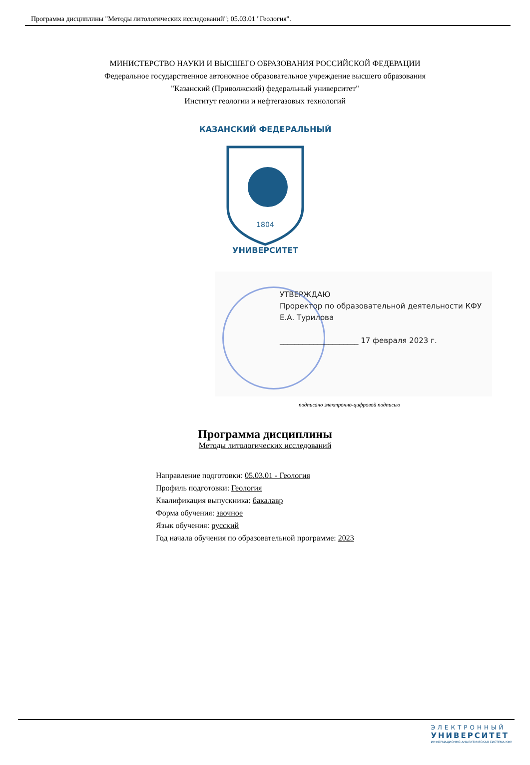Программа дисциплины "Методы литологических исследований"; 05.03.01 "Геология".
МИНИСТЕРСТВО НАУКИ И ВЫСШЕГО ОБРАЗОВАНИЯ РОССИЙСКОЙ ФЕДЕРАЦИИ
Федеральное государственное автономное образовательное учреждение высшего образования
"Казанский (Приволжский) федеральный университет"
Институт геологии и нефтегазовых технологий
1804
КАЗАНСКИЙ ФЕДЕРАЛЬНЫЙ
УНИВЕРСИТЕТ
УТВЕРЖДАЮ
Проректор по образовательной деятельности КФУ
Е.А. Турилова
_____________________ 17 февраля 2023 г.
подписано электронно-цифровой подписью
Программа дисциплины
Методы литологических исследований
Направление подготовки: 05.03.01 - Геология
Профиль подготовки: Геология
Квалификация выпускника: бакалавр
Форма обучения: заочное
Язык обучения: русский
Год начала обучения по образовательной программе: 2023
ЭЛЕКТРОННЫЙ
УНИВЕРСИТЕТ
ИНФОРМАЦИОННО-АНАЛИТИЧЕСКАЯ СИСТЕМА КФУ